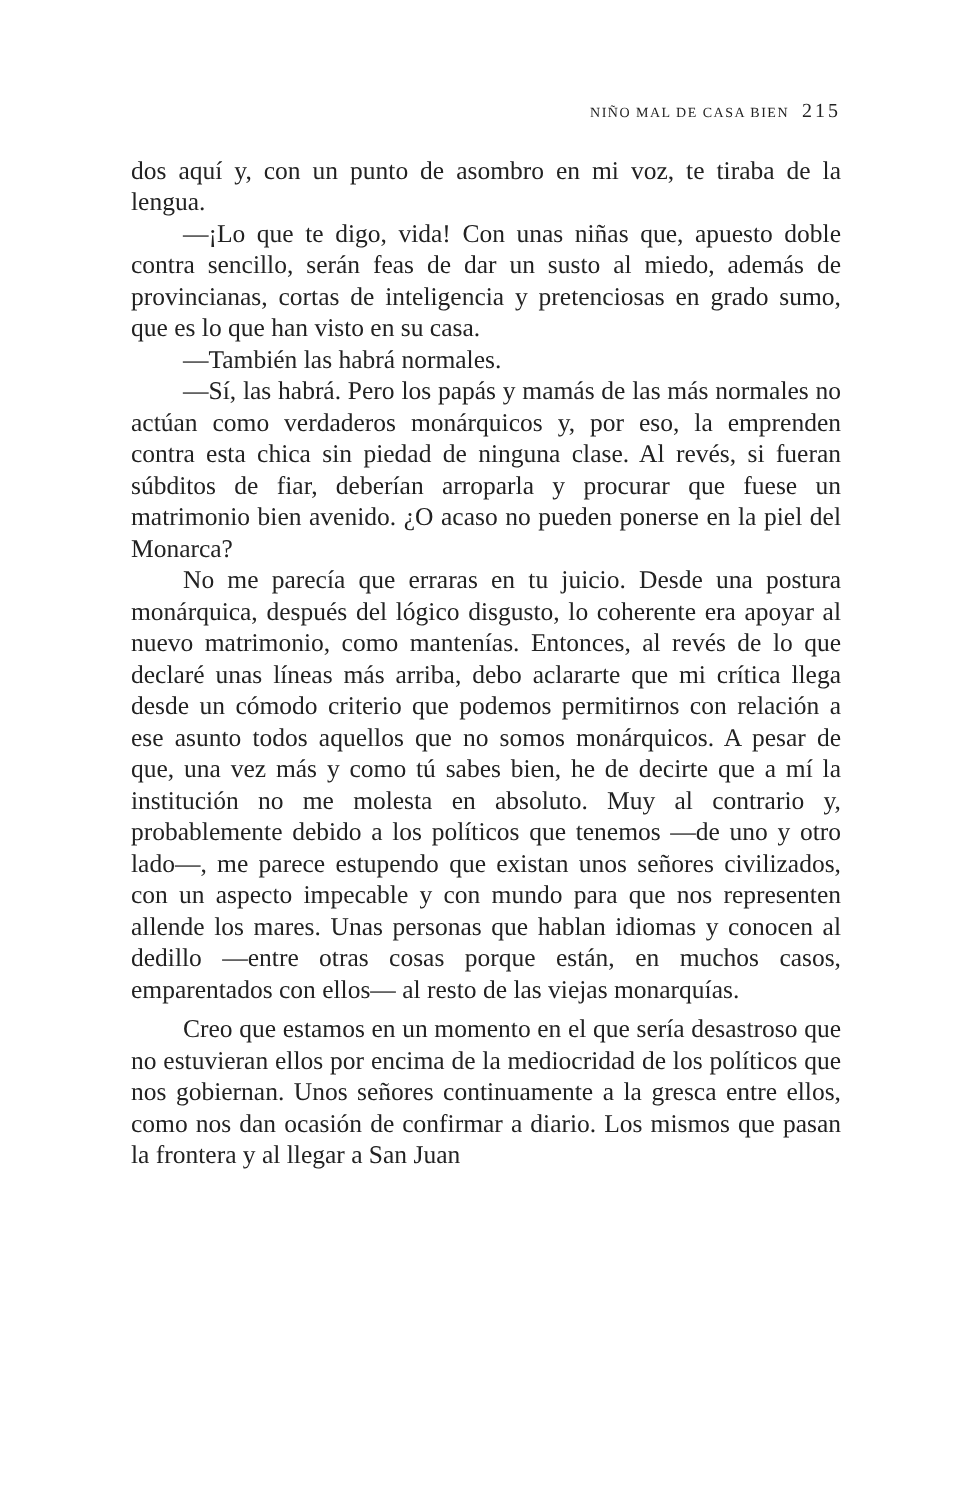NIÑO MAL DE CASA BIEN 215
dos aquí y, con un punto de asombro en mi voz, te tiraba de la lengua.
—¡Lo que te digo, vida! Con unas niñas que, apuesto doble contra sencillo, serán feas de dar un susto al miedo, además de provincianas, cortas de inteligencia y pretenciosas en grado sumo, que es lo que han visto en su casa.
—También las habrá normales.
—Sí, las habrá. Pero los papás y mamás de las más normales no actúan como verdaderos monárquicos y, por eso, la emprenden contra esta chica sin piedad de ninguna clase. Al revés, si fueran súbditos de fiar, deberían arroparla y procurar que fuese un matrimonio bien avenido. ¿O acaso no pueden ponerse en la piel del Monarca?
No me parecía que erraras en tu juicio. Desde una postura monárquica, después del lógico disgusto, lo coherente era apoyar al nuevo matrimonio, como mantenías. Entonces, al revés de lo que declaré unas líneas más arriba, debo aclararte que mi crítica llega desde un cómodo criterio que podemos permitirnos con relación a ese asunto todos aquellos que no somos monárquicos. A pesar de que, una vez más y como tú sabes bien, he de decirte que a mí la institución no me molesta en absoluto. Muy al contrario y, probablemente debido a los políticos que tenemos —de uno y otro lado—, me parece estupendo que existan unos señores civilizados, con un aspecto impecable y con mundo para que nos representen allende los mares. Unas personas que hablan idiomas y conocen al dedillo —entre otras cosas porque están, en muchos casos, emparentados con ellos— al resto de las viejas monarquías.
Creo que estamos en un momento en el que sería desastroso que no estuvieran ellos por encima de la mediocridad de los políticos que nos gobiernan. Unos señores continuamente a la gresca entre ellos, como nos dan ocasión de confirmar a diario. Los mismos que pasan la frontera y al llegar a San Juan